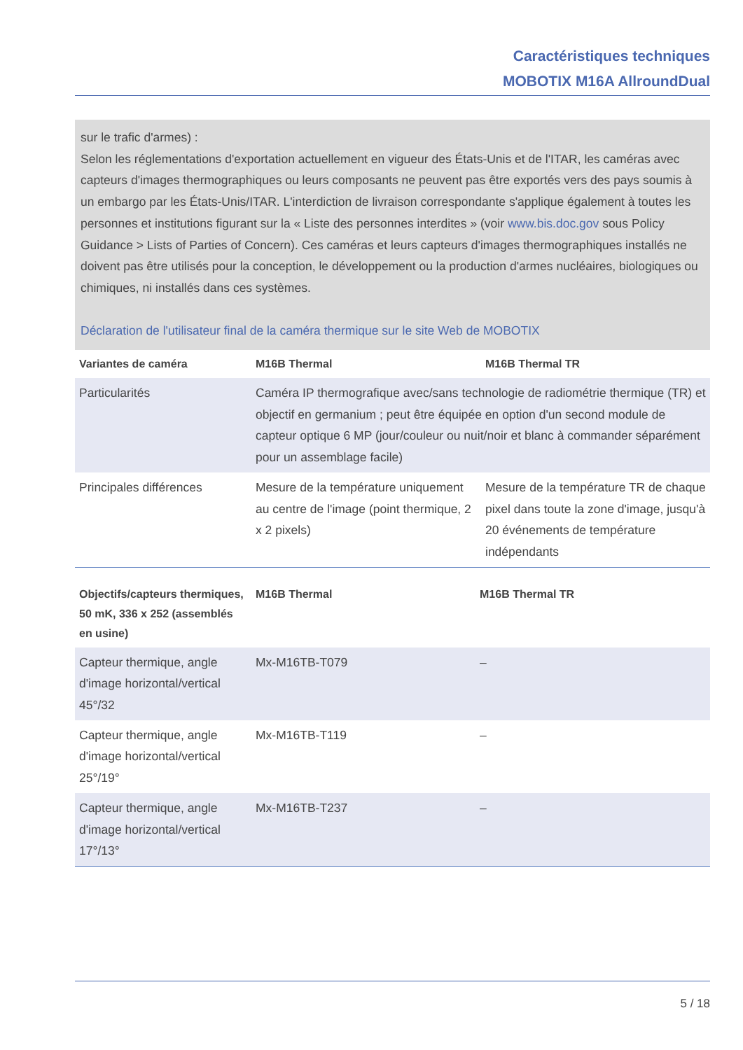Caractéristiques techniques
MOBOTIX M16A AllroundDual
sur le trafic d'armes) :
Selon les réglementations d'exportation actuellement en vigueur des États-Unis et de l'ITAR, les caméras avec capteurs d'images thermographiques ou leurs composants ne peuvent pas être exportés vers des pays soumis à un embargo par les États-Unis/ITAR. L'interdiction de livraison correspondante s'applique également à toutes les personnes et institutions figurant sur la « Liste des personnes interdites » (voir www.bis.doc.gov sous Policy Guidance > Lists of Parties of Concern). Ces caméras et leurs capteurs d'images thermographiques installés ne doivent pas être utilisés pour la conception, le développement ou la production d'armes nucléaires, biologiques ou chimiques, ni installés dans ces systèmes.
Déclaration de l'utilisateur final de la caméra thermique sur le site Web de MOBOTIX
| Variantes de caméra | M16B Thermal | M16B Thermal TR |
| --- | --- | --- |
| Particularités | Caméra IP thermografique avec/sans technologie de radiométrie thermique (TR) et objectif en germanium ; peut être équipée en option d'un second module de capteur optique 6 MP (jour/couleur ou nuit/noir et blanc à commander séparément pour un assemblage facile) | |
| Principales différences | Mesure de la température uniquement au centre de l'image (point thermique, 2 x 2 pixels) | Mesure de la température TR de chaque pixel dans toute la zone d'image, jusqu'à 20 événements de température indépendants |
| Objectifs/capteurs thermiques, 50 mK, 336 x 252 (assemblés en usine) | M16B Thermal | M16B Thermal TR |
| --- | --- | --- |
| Capteur thermique, angle d'image horizontal/vertical 45°/32 | Mx-M16TB-T079 | – |
| Capteur thermique, angle d'image horizontal/vertical 25°/19° | Mx-M16TB-T119 | – |
| Capteur thermique, angle d'image horizontal/vertical 17°/13° | Mx-M16TB-T237 | – |
5 / 18